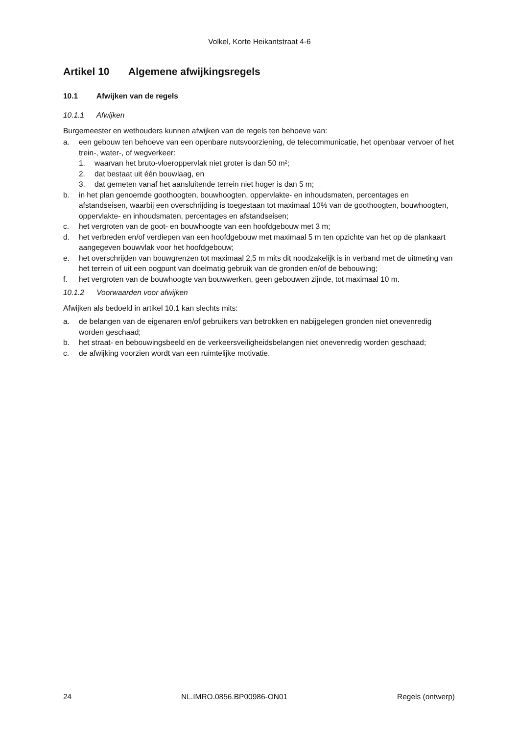Volkel, Korte Heikantstraat 4-6
Artikel 10 Algemene afwijkingsregels
10.1 Afwijken van de regels
10.1.1 Afwijken
Burgemeester en wethouders kunnen afwijken van de regels ten behoeve van:
a. een gebouw ten behoeve van een openbare nutsvoorziening, de telecommunicatie, het openbaar vervoer of het trein-, water-, of wegverkeer:
1. waarvan het bruto-vloeroppervlak niet groter is dan 50 m²;
2. dat bestaat uit één bouwlaag, en
3. dat gemeten vanaf het aansluitende terrein niet hoger is dan 5 m;
b. in het plan genoemde goothoogten, bouwhoogten, oppervlakte- en inhoudsmaten, percentages en afstandseisen, waarbij een overschrijding is toegestaan tot maximaal 10% van de goothoogten, bouwhoogten, oppervlakte- en inhoudsmaten, percentages en afstandseisen;
c. het vergroten van de goot- en bouwhoogte van een hoofdgebouw met 3 m;
d. het verbreden en/of verdiepen van een hoofdgebouw met maximaal 5 m ten opzichte van het op de plankaart aangegeven bouwvlak voor het hoofdgebouw;
e. het overschrijden van bouwgrenzen tot maximaal 2,5 m mits dit noodzakelijk is in verband met de uitmeting van het terrein of uit een oogpunt van doelmatig gebruik van de gronden en/of de bebouwing;
f. het vergroten van de bouwhoogte van bouwwerken, geen gebouwen zijnde, tot maximaal 10 m.
10.1.2 Voorwaarden voor afwijken
Afwijken als bedoeld in artikel 10.1 kan slechts mits:
a. de belangen van de eigenaren en/of gebruikers van betrokken en nabijgelegen gronden niet onevenredig worden geschaad;
b. het straat- en bebouwingsbeeld en de verkeersveiligheidsbelangen niet onevenredig worden geschaad;
c. de afwijking voorzien wordt van een ruimtelijke motivatie.
24 NL.IMRO.0856.BP00986-ON01 Regels (ontwerp)